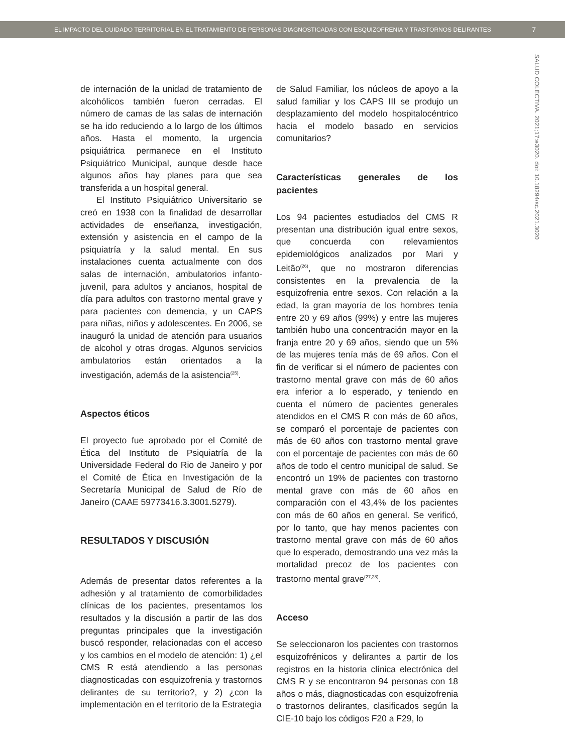EL IMPACTO DEL CUIDADO TERRITORIAL EN EL TRATAMIENTO DE PERSONAS DIAGNOSTICADAS CON ESQUIZOFRENIA Y TRASTORNOS DELIRANTES 7
SALUD COLECTIVA. 2021;17:e3020. doi: 10.18294/sc.2021.3020
de internación de la unidad de tratamiento de alcohólicos también fueron cerradas. El número de camas de las salas de internación se ha ido reduciendo a lo largo de los últimos años. Hasta el momento, la urgencia psiquiátrica permanece en el Instituto Psiquiátrico Municipal, aunque desde hace algunos años hay planes para que sea transferida a un hospital general.
El Instituto Psiquiátrico Universitario se creó en 1938 con la finalidad de desarrollar actividades de enseñanza, investigación, extensión y asistencia en el campo de la psiquiatría y la salud mental. En sus instalaciones cuenta actualmente con dos salas de internación, ambulatorios infanto-juvenil, para adultos y ancianos, hospital de día para adultos con trastorno mental grave y para pacientes con demencia, y un CAPS para niñas, niños y adolescentes. En 2006, se inauguró la unidad de atención para usuarios de alcohol y otras drogas. Algunos servicios ambulatorios están orientados a la investigación, además de la asistencia<sup>(25)</sup>.
Aspectos éticos
El proyecto fue aprobado por el Comité de Ética del Instituto de Psiquiatría de la Universidade Federal do Rio de Janeiro y por el Comité de Ética en Investigación de la Secretaría Municipal de Salud de Río de Janeiro (CAAE 59773416.3.3001.5279).
RESULTADOS Y DISCUSIÓN
Además de presentar datos referentes a la adhesión y al tratamiento de comorbilidades clínicas de los pacientes, presentamos los resultados y la discusión a partir de las dos preguntas principales que la investigación buscó responder, relacionadas con el acceso y los cambios en el modelo de atención: 1) ¿el CMS R está atendiendo a las personas diagnosticadas con esquizofrenia y trastornos delirantes de su territorio?, y 2) ¿con la implementación en el territorio de la Estrategia
de Salud Familiar, los núcleos de apoyo a la salud familiar y los CAPS III se produjo un desplazamiento del modelo hospitalocéntrico hacia el modelo basado en servicios comunitarios?
Características generales de los pacientes
Los 94 pacientes estudiados del CMS R presentan una distribución igual entre sexos, que concuerda con relevamientos epidemiológicos analizados por Mari y Leitão<sup>(26)</sup>, que no mostraron diferencias consistentes en la prevalencia de la esquizofrenia entre sexos. Con relación a la edad, la gran mayoría de los hombres tenía entre 20 y 69 años (99%) y entre las mujeres también hubo una concentración mayor en la franja entre 20 y 69 años, siendo que un 5% de las mujeres tenía más de 69 años. Con el fin de verificar si el número de pacientes con trastorno mental grave con más de 60 años era inferior a lo esperado, y teniendo en cuenta el número de pacientes generales atendidos en el CMS R con más de 60 años, se comparó el porcentaje de pacientes con más de 60 años con trastorno mental grave con el porcentaje de pacientes con más de 60 años de todo el centro municipal de salud. Se encontró un 19% de pacientes con trastorno mental grave con más de 60 años en comparación con el 43,4% de los pacientes con más de 60 años en general. Se verificó, por lo tanto, que hay menos pacientes con trastorno mental grave con más de 60 años que lo esperado, demostrando una vez más la mortalidad precoz de los pacientes con trastorno mental grave<sup>(27,28)</sup>.
Acceso
Se seleccionaron los pacientes con trastornos esquizofrénicos y delirantes a partir de los registros en la historia clínica electrónica del CMS R y se encontraron 94 personas con 18 años o más, diagnosticadas con esquizofrenia o trastornos delirantes, clasificados según la CIE-10 bajo los códigos F20 a F29, lo